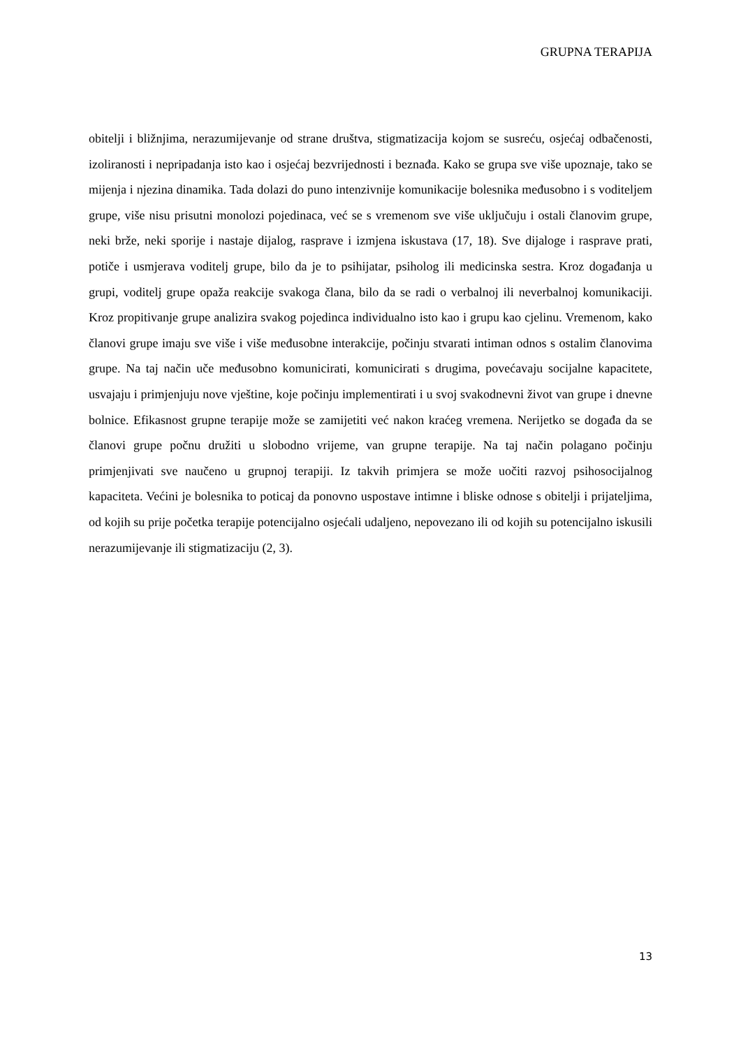GRUPNA TERAPIJA
obitelji i bližnjima, nerazumijevanje od strane društva, stigmatizacija kojom se susreću, osjećaj odbačenosti, izoliranosti i nepripadanja isto kao i osjećaj bezvrijednosti i beznađa. Kako se grupa sve više upoznaje, tako se mijenja i njezina dinamika. Tada dolazi do puno intenzivnije komunikacije bolesnika međusobno i s voditeljem grupe, više nisu prisutni monolozi pojedinaca, već se s vremenom sve više uključuju i ostali članovim grupe, neki brže, neki sporije i nastaje dijalog, rasprave i izmjena iskustava (17, 18). Sve dijaloge i rasprave prati, potiče i usmjerava voditelj grupe, bilo da je to psihijatar, psiholog ili medicinska sestra. Kroz događanja u grupi, voditelj grupe opaža reakcije svakoga člana, bilo da se radi o verbalnoj ili neverbalnoj komunikaciji. Kroz propitivanje grupe analizira svakog pojedinca individualno isto kao i grupu kao cjelinu. Vremenom, kako članovi grupe imaju sve više i više međusobne interakcije, počinju stvarati intiman odnos s ostalim članovima grupe. Na taj način uče međusobno komunicirati, komunicirati s drugima, povećavaju socijalne kapacitete, usvajaju i primjenjuju nove vještine, koje počinju implementirati i u svoj svakodnevni život van grupe i dnevne bolnice. Efikasnost grupne terapije može se zamijetiti već nakon kraćeg vremena. Nerijetko se događa da se članovi grupe počnu družiti u slobodno vrijeme, van grupne terapije. Na taj način polagano počinju primjenjivati sve naučeno u grupnoj terapiji. Iz takvih primjera se može uočiti razvoj psihosocijalnog kapaciteta. Većini je bolesnika to poticaj da ponovno uspostave intimne i bliske odnose s obitelji i prijateljima, od kojih su prije početka terapije potencijalno osjećali udaljeno, nepovezano ili od kojih su potencijalno iskusili nerazumijevanje ili stigmatizaciju (2, 3).
13